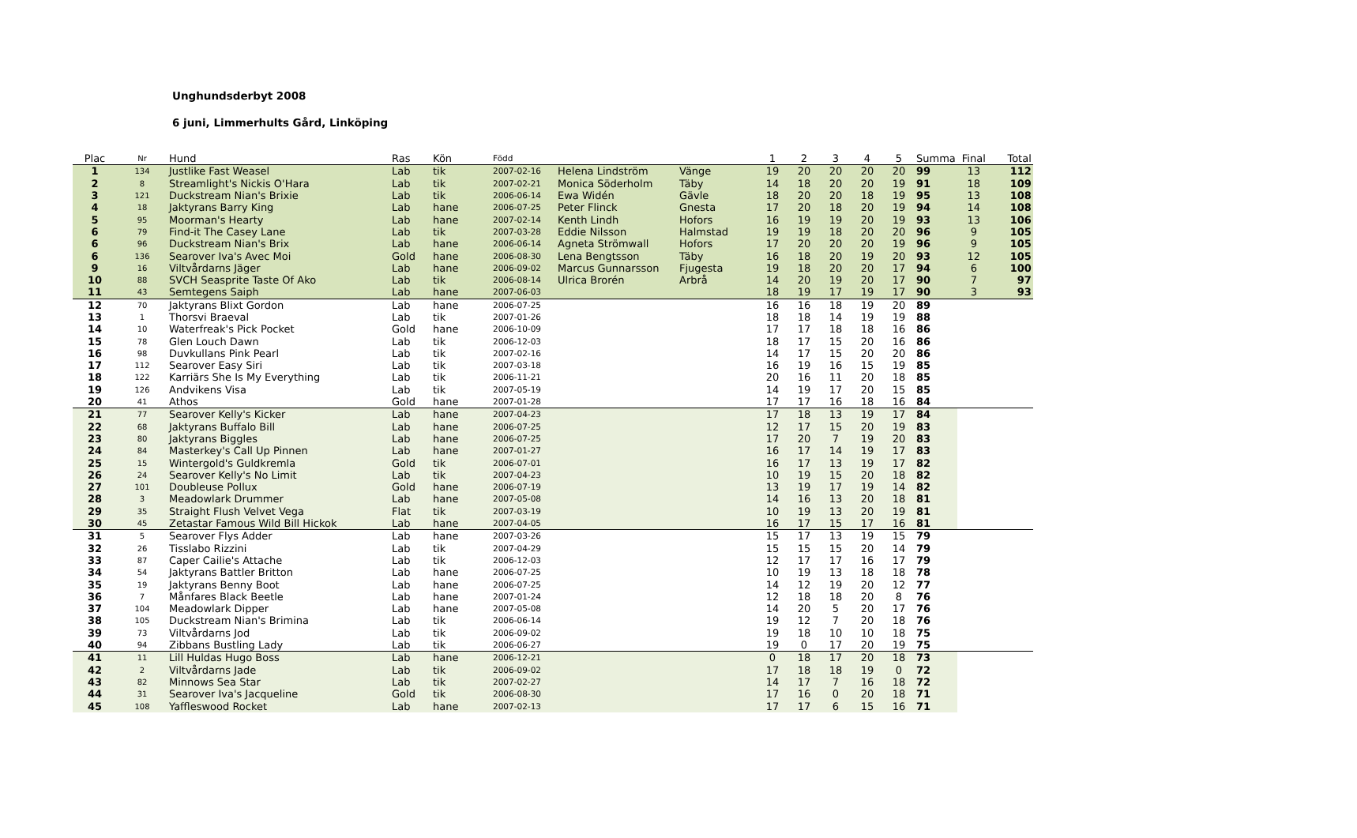Unghundsderbyt 2008
6 juni, Limmerhults Gård, Linköping
| Plac | Nr | Hund | Ras | Kön | Född | | | 1 | 2 | 3 | 4 | 5 | Summa | Final | Total |
| 1 | 134 | Justlike Fast Weasel | Lab | tik | 2007-02-16 | Helena Lindström | Vänge | 19 | 20 | 20 | 20 | 20 | 99 | 13 | 112 |
| 2 | 8 | Streamlight's Nickis O'Hara | Lab | tik | 2007-02-21 | Monica Söderholm | Täby | 14 | 18 | 20 | 20 | 19 | 91 | 18 | 109 |
| 3 | 121 | Duckstream Nian's Brixie | Lab | tik | 2006-06-14 | Ewa Widén | Gävle | 18 | 20 | 20 | 18 | 19 | 95 | 13 | 108 |
| 4 | 18 | Jaktyrans Barry King | Lab | hane | 2006-07-25 | Peter Flinck | Gnesta | 17 | 20 | 18 | 20 | 19 | 94 | 14 | 108 |
| 5 | 95 | Moorman's Hearty | Lab | hane | 2007-02-14 | Kenth Lindh | Hofors | 16 | 19 | 19 | 20 | 19 | 93 | 13 | 106 |
| 6 | 79 | Find-it The Casey Lane | Lab | tik | 2007-03-28 | Eddie Nilsson | Halmstad | 19 | 19 | 18 | 20 | 20 | 96 | 9 | 105 |
| 6 | 96 | Duckstream Nian's Brix | Lab | hane | 2006-06-14 | Agneta Strömwall | Hofors | 17 | 20 | 20 | 20 | 19 | 96 | 9 | 105 |
| 6 | 136 | Searover Iva's Avec Moi | Gold | hane | 2006-08-30 | Lena Bengtsson | Täby | 16 | 18 | 20 | 19 | 20 | 93 | 12 | 105 |
| 9 | 16 | Viltvårdarns Jäger | Lab | hane | 2006-09-02 | Marcus Gunnarsson | Fjugesta | 19 | 18 | 20 | 20 | 17 | 94 | 6 | 100 |
| 10 | 88 | SVCH Seasprite Taste Of Ako | Lab | tik | 2006-08-14 | Ulrica Brorén | Arbrå | 14 | 20 | 19 | 20 | 17 | 90 | 7 | 97 |
| 11 | 43 | Semtegens Saiph | Lab | hane | 2007-06-03 | | | 18 | 19 | 17 | 19 | 17 | 90 | 3 | 93 |
| 12 | 70 | Jaktyrans Blixt Gordon | Lab | hane | 2006-07-25 | | | 16 | 16 | 18 | 19 | 20 | 89 | | |
| 13 | 1 | Thorsvi Braeval | Lab | tik | 2007-01-26 | | | 18 | 18 | 14 | 19 | 19 | 88 | | |
| 14 | 10 | Waterfreak's Pick Pocket | Gold | hane | 2006-10-09 | | | 17 | 17 | 18 | 18 | 16 | 86 | | |
| 15 | 78 | Glen Louch Dawn | Lab | tik | 2006-12-03 | | | 18 | 17 | 15 | 20 | 16 | 86 | | |
| 16 | 98 | Duvkullans Pink Pearl | Lab | tik | 2007-02-16 | | | 14 | 17 | 15 | 20 | 20 | 86 | | |
| 17 | 112 | Searover Easy Siri | Lab | tik | 2007-03-18 | | | 16 | 19 | 16 | 15 | 19 | 85 | | |
| 18 | 122 | Karriärs She Is My Everything | Lab | tik | 2006-11-21 | | | 20 | 16 | 11 | 20 | 18 | 85 | | |
| 19 | 126 | Andvikens Visa | Lab | tik | 2007-05-19 | | | 14 | 19 | 17 | 20 | 15 | 85 | | |
| 20 | 41 | Athos | Gold | hane | 2007-01-28 | | | 17 | 17 | 16 | 18 | 16 | 84 | | |
| 21 | 77 | Searover Kelly's Kicker | Lab | hane | 2007-04-23 | | | 17 | 18 | 13 | 19 | 17 | 84 | | |
| 22 | 68 | Jaktyrans Buffalo Bill | Lab | hane | 2006-07-25 | | | 12 | 17 | 15 | 20 | 19 | 83 | | |
| 23 | 80 | Jaktyrans Biggles | Lab | hane | 2006-07-25 | | | 17 | 20 | 7 | 19 | 20 | 83 | | |
| 24 | 84 | Masterkey's Call Up Pinnen | Lab | hane | 2007-01-27 | | | 16 | 17 | 14 | 19 | 17 | 83 | | |
| 25 | 15 | Wintergold's Guldkremla | Gold | tik | 2006-07-01 | | | 16 | 17 | 13 | 19 | 17 | 82 | | |
| 26 | 24 | Searover Kelly's No Limit | Lab | tik | 2007-04-23 | | | 10 | 19 | 15 | 20 | 18 | 82 | | |
| 27 | 101 | Doubleuse Pollux | Gold | hane | 2006-07-19 | | | 13 | 19 | 17 | 19 | 14 | 82 | | |
| 28 | 3 | Meadowlark Drummer | Lab | hane | 2007-05-08 | | | 14 | 16 | 13 | 20 | 18 | 81 | | |
| 29 | 35 | Straight Flush Velvet Vega | Flat | tik | 2007-03-19 | | | 10 | 19 | 13 | 20 | 19 | 81 | | |
| 30 | 45 | Zetastar Famous Wild Bill Hickok | Lab | hane | 2007-04-05 | | | 16 | 17 | 15 | 17 | 16 | 81 | | |
| 31 | 5 | Searover Flys Adder | Lab | hane | 2007-03-26 | | | 15 | 17 | 13 | 19 | 15 | 79 | | |
| 32 | 26 | Tisslabo Rizzini | Lab | tik | 2007-04-29 | | | 15 | 15 | 15 | 20 | 14 | 79 | | |
| 33 | 87 | Caper Cailie's Attache | Lab | tik | 2006-12-03 | | | 12 | 17 | 17 | 16 | 17 | 79 | | |
| 34 | 54 | Jaktyrans Battler Britton | Lab | hane | 2006-07-25 | | | 10 | 19 | 13 | 18 | 18 | 78 | | |
| 35 | 19 | Jaktyrans Benny Boot | Lab | hane | 2006-07-25 | | | 14 | 12 | 19 | 20 | 12 | 77 | | |
| 36 | 7 | Månfares Black Beetle | Lab | hane | 2007-01-24 | | | 12 | 18 | 18 | 20 | 8 | 76 | | |
| 37 | 104 | Meadowlark Dipper | Lab | hane | 2007-05-08 | | | 14 | 20 | 5 | 20 | 17 | 76 | | |
| 38 | 105 | Duckstream Nian's Brimina | Lab | tik | 2006-06-14 | | | 19 | 12 | 7 | 20 | 18 | 76 | | |
| 39 | 73 | Viltvårdarns Jod | Lab | tik | 2006-09-02 | | | 19 | 18 | 10 | 10 | 18 | 75 | | |
| 40 | 94 | Zibbans Bustling Lady | Lab | tik | 2006-06-27 | | | 19 | 0 | 17 | 20 | 19 | 75 | | |
| 41 | 11 | Lill Huldas Hugo Boss | Lab | hane | 2006-12-21 | | | 0 | 18 | 17 | 20 | 18 | 73 | | |
| 42 | 2 | Viltvårdarns Jade | Lab | tik | 2006-09-02 | | | 17 | 18 | 18 | 19 | 0 | 72 | | |
| 43 | 82 | Minnows Sea Star | Lab | tik | 2007-02-27 | | | 14 | 17 | 7 | 16 | 18 | 72 | | |
| 44 | 31 | Searover Iva's Jacqueline | Gold | tik | 2006-08-30 | | | 17 | 16 | 0 | 20 | 18 | 71 | | |
| 45 | 108 | Yaffleswood Rocket | Lab | hane | 2007-02-13 | | | 17 | 17 | 6 | 15 | 16 | 71 | | |